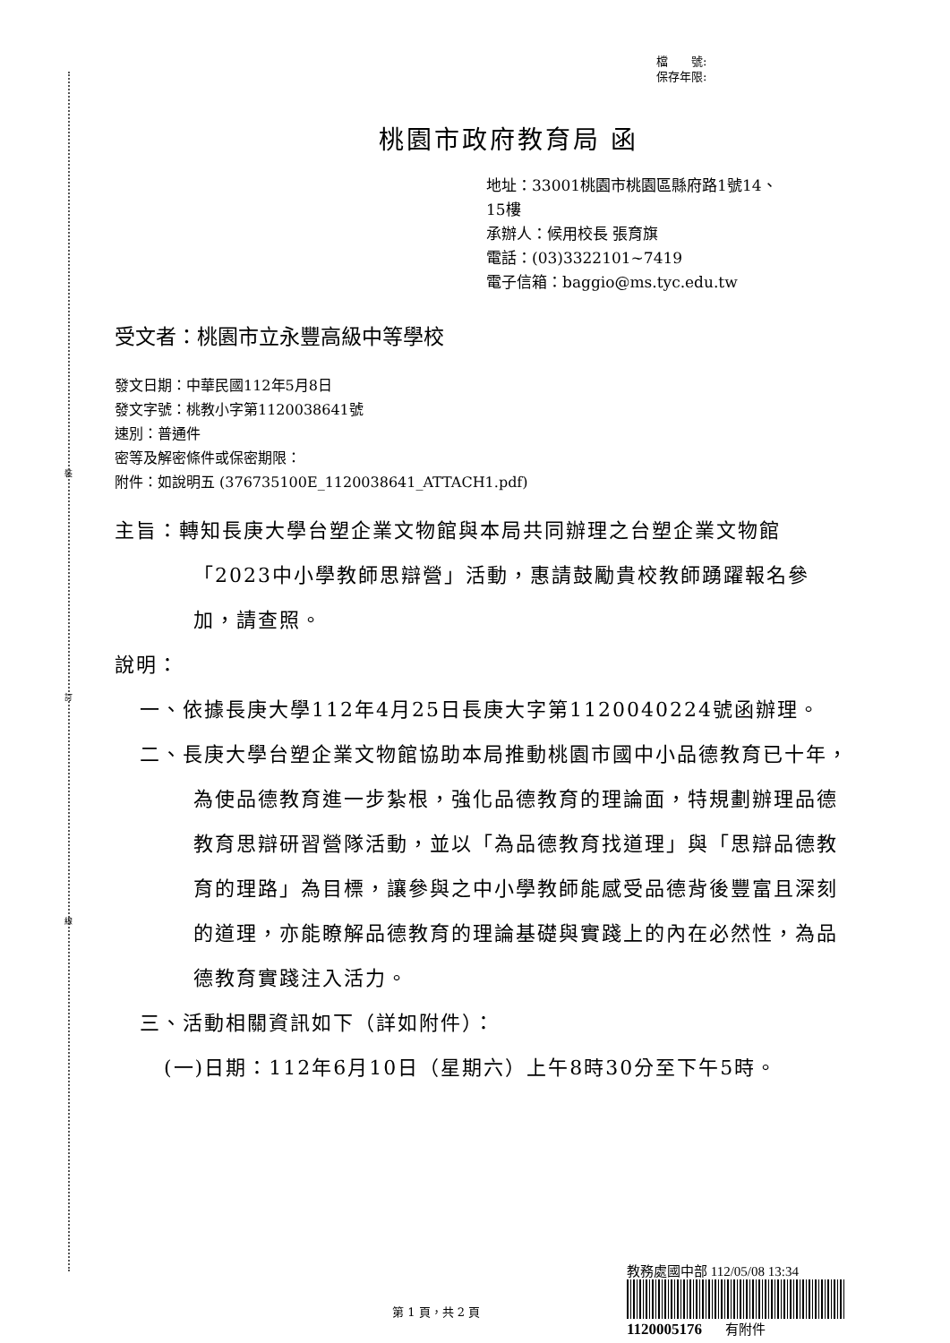裝
訂
線
檔　　號:
保存年限:
桃園市政府教育局 函
地址：33001桃園市桃園區縣府路1號14、
15樓
承辦人：候用校長 張育旗
電話：(03)3322101~7419
電子信箱：baggio@ms.tyc.edu.tw
受文者：桃園市立永豐高級中等學校
發文日期：中華民國112年5月8日
發文字號：桃教小字第1120038641號
速別：普通件
密等及解密條件或保密期限：
附件：如說明五 (376735100E_1120038641_ATTACH1.pdf)
主旨：轉知長庚大學台塑企業文物館與本局共同辦理之台塑企業文物館「2023中小學教師思辯營」活動，惠請鼓勵貴校教師踴躍報名參加，請查照。
說明：
一、依據長庚大學112年4月25日長庚大字第1120040224號函辦理。
二、長庚大學台塑企業文物館協助本局推動桃園市國中小品德教育已十年，為使品德教育進一步紮根，強化品德教育的理論面，特規劃辦理品德教育思辯研習營隊活動，並以「為品德教育找道理」與「思辯品德教育的理路」為目標，讓參與之中小學教師能感受品德背後豐富且深刻的道理，亦能瞭解品德教育的理論基礎與實踐上的內在必然性，為品德教育實踐注入活力。
三、活動相關資訊如下（詳如附件）：
(一)日期：112年6月10日（星期六）上午8時30分至下午5時。
教務處國中部 112/05/08 13:34
1120005176 有附件
第 1 頁，共 2 頁